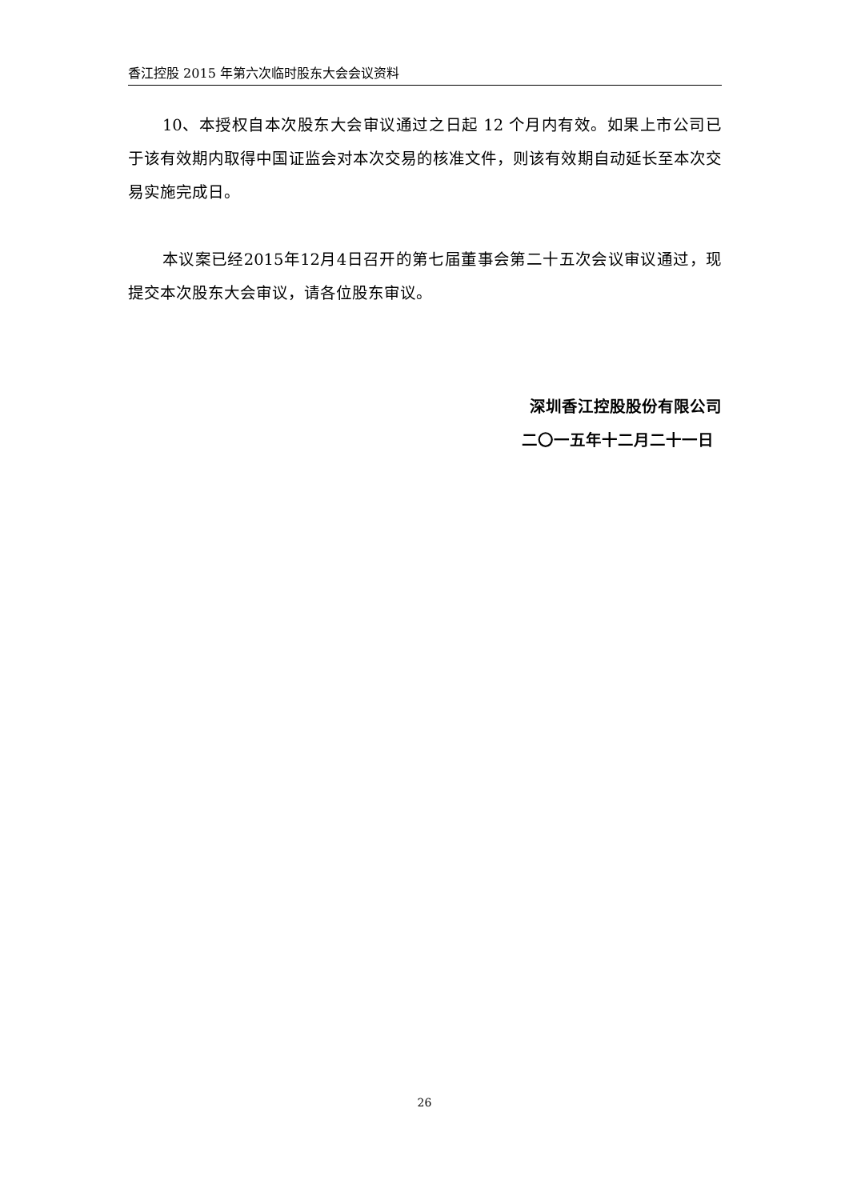香江控股 2015 年第六次临时股东大会会议资料
10、本授权自本次股东大会审议通过之日起 12 个月内有效。如果上市公司已于该有效期内取得中国证监会对本次交易的核准文件，则该有效期自动延长至本次交易实施完成日。
本议案已经2015年12月4日召开的第七届董事会第二十五次会议审议通过，现提交本次股东大会审议，请各位股东审议。
深圳香江控股股份有限公司
二〇一五年十二月二十一日
26